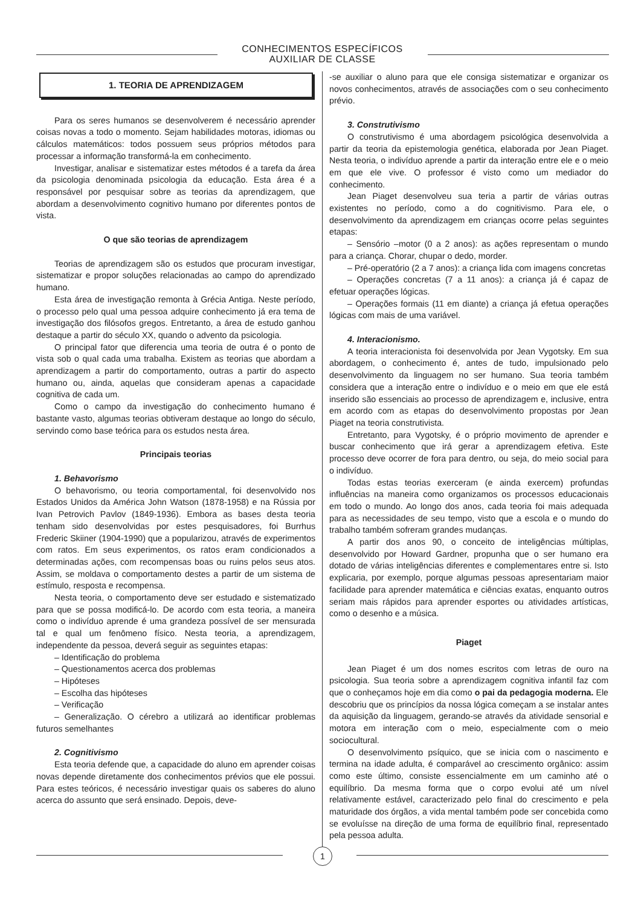CONHECIMENTOS ESPECÍFICOS
AUXILIAR DE CLASSE
1. TEORIA DE APRENDIZAGEM
Para os seres humanos se desenvolverem é necessário aprender coisas novas a todo o momento. Sejam habilidades motoras, idiomas ou cálculos matemáticos: todos possuem seus próprios métodos para processar a informação transformá-la em conhecimento.
Investigar, analisar e sistematizar estes métodos é a tarefa da área da psicologia denominada psicologia da educação. Esta área é a responsável por pesquisar sobre as teorias da aprendizagem, que abordam a desenvolvimento cognitivo humano por diferentes pontos de vista.
O que são teorias de aprendizagem
Teorias de aprendizagem são os estudos que procuram investigar, sistematizar e propor soluções relacionadas ao campo do aprendizado humano.
Esta área de investigação remonta à Grécia Antiga. Neste período, o processo pelo qual uma pessoa adquire conhecimento já era tema de investigação dos filósofos gregos. Entretanto, a área de estudo ganhou destaque a partir do século XX, quando o advento da psicologia.
O principal fator que diferencia uma teoria de outra é o ponto de vista sob o qual cada uma trabalha. Existem as teorias que abordam a aprendizagem a partir do comportamento, outras a partir do aspecto humano ou, ainda, aquelas que consideram apenas a capacidade cognitiva de cada um.
Como o campo da investigação do conhecimento humano é bastante vasto, algumas teorias obtiveram destaque ao longo do século, servindo como base teórica para os estudos nesta área.
Principais teorias
1. Behavorismo
O behavorismo, ou teoria comportamental, foi desenvolvido nos Estados Unidos da América John Watson (1878-1958) e na Rússia por Ivan Petrovich Pavlov (1849-1936). Embora as bases desta teoria tenham sido desenvolvidas por estes pesquisadores, foi Burrhus Frederic Skiiner (1904-1990) que a popularizou, através de experimentos com ratos. Em seus experimentos, os ratos eram condicionados a determinadas ações, com recompensas boas ou ruins pelos seus atos. Assim, se moldava o comportamento destes a partir de um sistema de estímulo, resposta e recompensa.
Nesta teoria, o comportamento deve ser estudado e sistematizado para que se possa modificá-lo. De acordo com esta teoria, a maneira como o indivíduo aprende é uma grandeza possível de ser mensurada tal e qual um fenômeno físico. Nesta teoria, a aprendizagem, independente da pessoa, deverá seguir as seguintes etapas:
– Identificação do problema
– Questionamentos acerca dos problemas
– Hipóteses
– Escolha das hipóteses
– Verificação
– Generalização. O cérebro a utilizará ao identificar problemas futuros semelhantes
2. Cognitivismo
Esta teoria defende que, a capacidade do aluno em aprender coisas novas depende diretamente dos conhecimentos prévios que ele possui. Para estes teóricos, é necessário investigar quais os saberes do aluno acerca do assunto que será ensinado. Depois, deve-
-se auxiliar o aluno para que ele consiga sistematizar e organizar os novos conhecimentos, através de associações com o seu conhecimento prévio.
3. Construtivismo
O construtivismo é uma abordagem psicológica desenvolvida a partir da teoria da epistemologia genética, elaborada por Jean Piaget. Nesta teoria, o indivíduo aprende a partir da interação entre ele e o meio em que ele vive. O professor é visto como um mediador do conhecimento.
Jean Piaget desenvolveu sua teria a partir de várias outras existentes no período, como a do cognitivismo. Para ele, o desenvolvimento da aprendizagem em crianças ocorre pelas seguintes etapas:
– Sensório –motor (0 a 2 anos): as ações representam o mundo para a criança. Chorar, chupar o dedo, morder.
– Pré-operatório (2 a 7 anos): a criança lida com imagens concretas
– Operações concretas (7 a 11 anos): a criança já é capaz de efetuar operações lógicas.
– Operações formais (11 em diante) a criança já efetua operações lógicas com mais de uma variável.
4. Interacionismo.
A teoria interacionista foi desenvolvida por Jean Vygotsky. Em sua abordagem, o conhecimento é, antes de tudo, impulsionado pelo desenvolvimento da linguagem no ser humano. Sua teoria também considera que a interação entre o indivíduo e o meio em que ele está inserido são essenciais ao processo de aprendizagem e, inclusive, entra em acordo com as etapas do desenvolvimento propostas por Jean Piaget na teoria construtivista.
Entretanto, para Vygotsky, é o próprio movimento de aprender e buscar conhecimento que irá gerar a aprendizagem efetiva. Este processo deve ocorrer de fora para dentro, ou seja, do meio social para o indivíduo.
Todas estas teorias exerceram (e ainda exercem) profundas influências na maneira como organizamos os processos educacionais em todo o mundo. Ao longo dos anos, cada teoria foi mais adequada para as necessidades de seu tempo, visto que a escola e o mundo do trabalho também sofreram grandes mudanças.
A partir dos anos 90, o conceito de inteligências múltiplas, desenvolvido por Howard Gardner, propunha que o ser humano era dotado de várias inteligências diferentes e complementares entre si. Isto explicaria, por exemplo, porque algumas pessoas apresentariam maior facilidade para aprender matemática e ciências exatas, enquanto outros seriam mais rápidos para aprender esportes ou atividades artísticas, como o desenho e a música.
Piaget
Jean Piaget é um dos nomes escritos com letras de ouro na psicologia. Sua teoria sobre a aprendizagem cognitiva infantil faz com que o conheçamos hoje em dia como o pai da pedagogia moderna. Ele descobriu que os princípios da nossa lógica começam a se instalar antes da aquisição da linguagem, gerando-se através da atividade sensorial e motora em interação com o meio, especialmente com o meio sociocultural.
O desenvolvimento psíquico, que se inicia com o nascimento e termina na idade adulta, é comparável ao crescimento orgânico: assim como este último, consiste essencialmente em um caminho até o equilíbrio. Da mesma forma que o corpo evolui até um nível relativamente estável, caracterizado pelo final do crescimento e pela maturidade dos órgãos, a vida mental também pode ser concebida como se evoluísse na direção de uma forma de equilíbrio final, representado pela pessoa adulta.
1